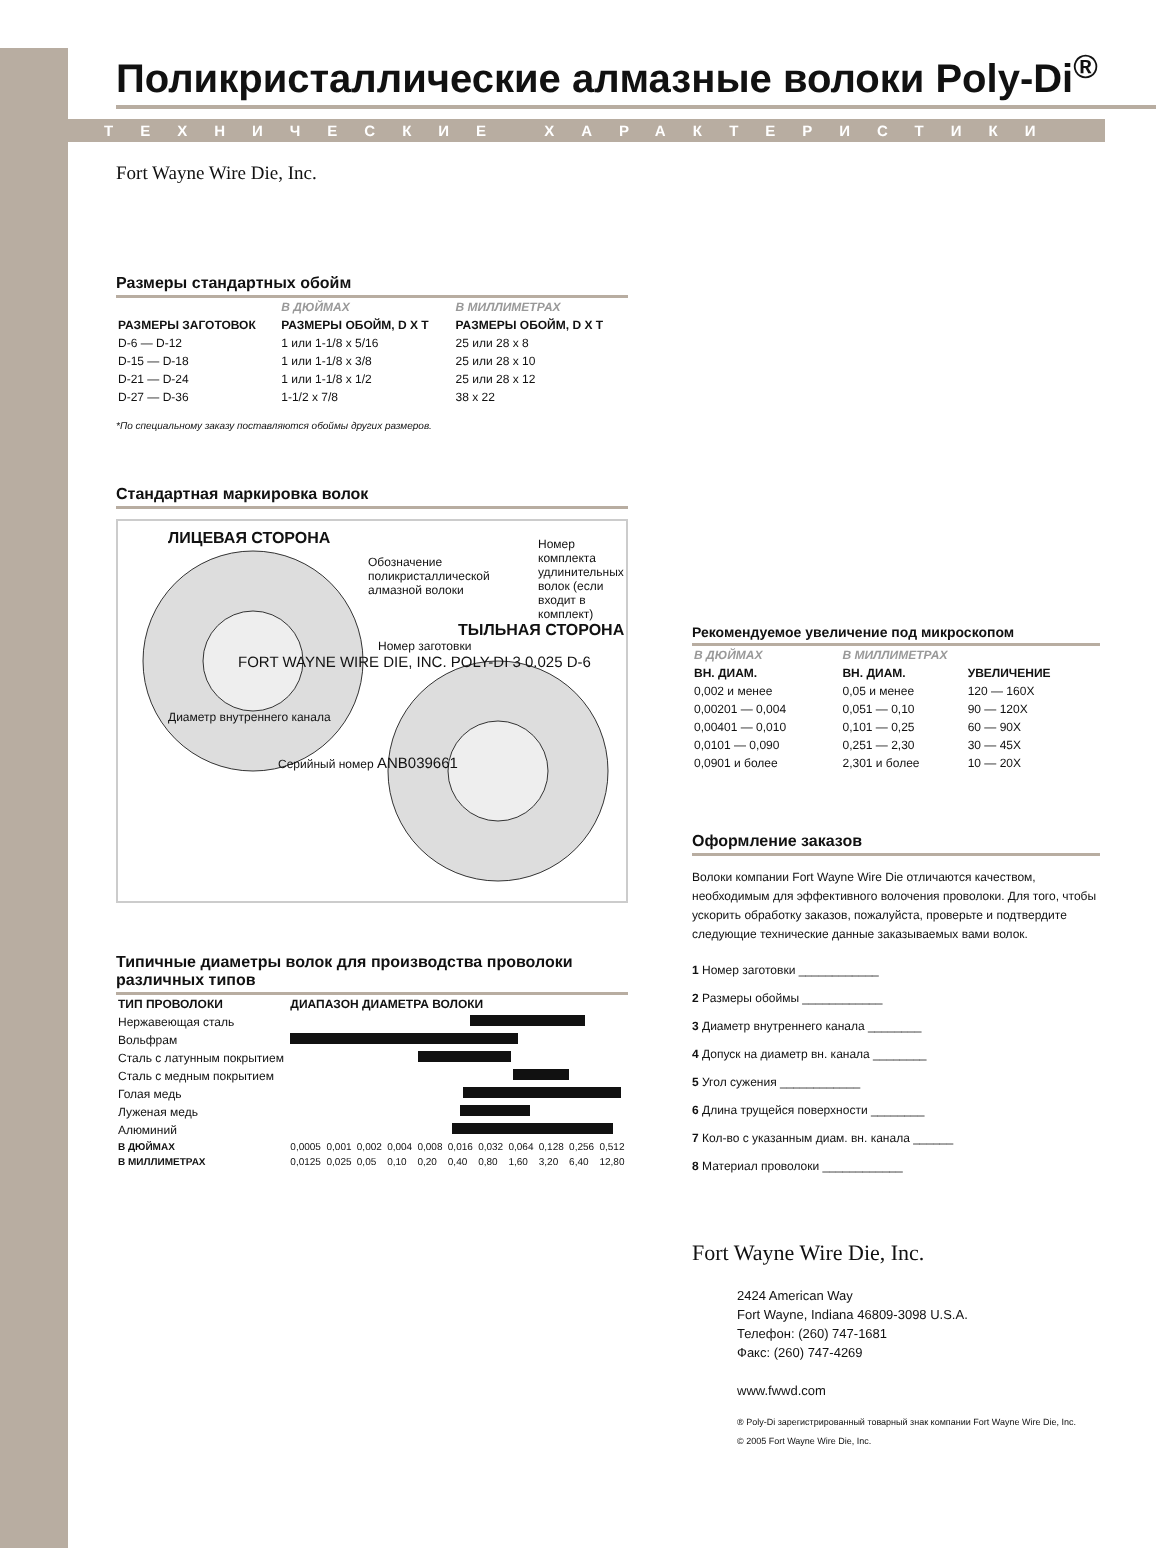Поликристаллические алмазные волоки Poly-Di<sup>®</sup>
ТЕХНИЧЕСКИЕ ХАРАКТЕРИСТИКИ
Fort Wayne Wire Die, Inc.
Размеры стандартных обойм
| | В ДЮЙМАХ | В МИЛЛИМЕТРАХ |
| --- | --- | --- |
| РАЗМЕРЫ ЗАГОТОВОК | РАЗМЕРЫ ОБОЙМ, D X T | РАЗМЕРЫ ОБОЙМ, D X T |
| D-6 — D-12 | 1 или 1-1/8 x 5/16 | 25 или 28 x 8 |
| D-15 — D-18 | 1 или 1-1/8 x 3/8 | 25 или 28 x 10 |
| D-21 — D-24 | 1 или 1-1/8 x 1/2 | 25 или 28 x 12 |
| D-27 — D-36 | 1-1/2 x 7/8 | 38 x 22 |
*По специальному заказу поставляются обоймы других размеров.
Стандартная маркировка волок
ЛИЦЕВАЯ СТОРОНА
Обозначение поликристаллической алмазной волоки
Номер комплекта удлинительных волок (если входит в комплект)
ТЫЛЬНАЯ СТОРОНА
Номер заготовки
FORT WAYNE WIRE DIE, INC. POLY-DI 3 0.025 D-6
Диаметр внутреннего канала
Серийный номер ANB039661
Типичные диаметры волок для производства проволоки различных типов
| ТИП ПРОВОЛОКИ | ДИАПАЗОН ДИАМЕТРА ВОЛОКИ | | | | | | | | | | |
| --- | --- | --- | --- | --- | --- | --- | --- | --- | --- | --- | --- |
| Нержавеющая сталь | | | | | | | | | | | |
| Вольфрам | | | | | | | | | | | |
| Сталь с латунным покрытием | | | | | | | | | | | |
| Сталь с медным покрытием | | | | | | | | | | | |
| Голая медь | | | | | | | | | | | |
| Луженая медь | | | | | | | | | | | |
| Алюминий | | | | | | | | | | | |
| В ДЮЙМАХ | 0,0005 | 0,001 | 0,002 | 0,004 | 0,008 | 0,016 | 0,032 | 0,064 | 0,128 | 0,256 | 0,512 |
| В МИЛЛИМЕТРАХ | 0,0125 | 0,025 | 0,05 | 0,10 | 0,20 | 0,40 | 0,80 | 1,60 | 3,20 | 6,40 | 12,80 |
Рекомендуемое увеличение под микроскопом
| В ДЮЙМАХ | В МИЛЛИМЕТРАХ | |
| --- | --- | --- |
| ВН. ДИАМ. | ВН. ДИАМ. | УВЕЛИЧЕНИЕ |
| 0,002 и менее | 0,05 и менее | 120 — 160X |
| 0,00201 — 0,004 | 0,051 — 0,10 | 90 — 120X |
| 0,00401 — 0,010 | 0,101 — 0,25 | 60 — 90X |
| 0,0101 — 0,090 | 0,251 — 2,30 | 30 — 45X |
| 0,0901 и более | 2,301 и более | 10 — 20X |
Оформление заказов
Волоки компании Fort Wayne Wire Die отличаются качеством, необходимым для эффективного волочения проволоки. Для того, чтобы ускорить обработку заказов, пожалуйста, проверьте и подтвердите следующие технические данные заказываемых вами волок.
1 Номер заготовки ____________
2 Размеры обоймы ____________
3 Диаметр внутреннего канала ________
4 Допуск на диаметр вн. канала ________
5 Угол сужения ____________
6 Длина трущейся поверхности ________
7 Кол-во с указанным диам. вн. канала ______
8 Материал проволоки ____________
Fort Wayne Wire Die, Inc.
2424 American Way
Fort Wayne, Indiana 46809-3098 U.S.A.
Телефон: (260) 747-1681
Факс: (260) 747-4269
www.fwwd.com
® Poly-Di зарегистрированный товарный знак компании Fort Wayne Wire Die, Inc.
© 2005 Fort Wayne Wire Die, Inc.